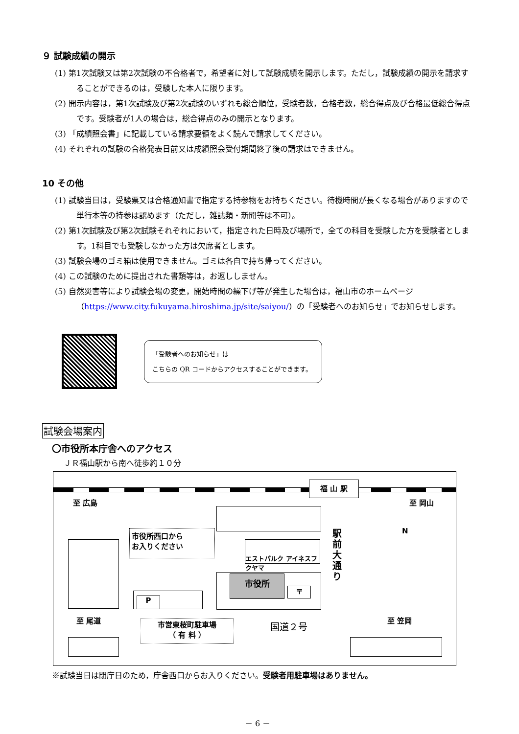９ 試験成績の開示
(1) 第1次試験又は第2次試験の不合格者で，希望者に対して試験成績を開示します。ただし，試験成績の開示を請求することができるのは，受験した本人に限ります。
(2) 開示内容は，第1次試験及び第2次試験のいずれも総合順位，受験者数，合格者数，総合得点及び合格最低総合得点です。受験者が1人の場合は，総合得点のみの開示となります。
(3) 「成績照会書」に記載している請求要領をよく読んで請求してください。
(4) それぞれの試験の合格発表日前又は成績照会受付期間終了後の請求はできません。
10 その他
(1) 試験当日は，受験票又は合格通知書で指定する持参物をお持ちください。待機時間が長くなる場合がありますので単行本等の持参は認めます（ただし，雑誌類・新聞等は不可）。
(2) 第1次試験及び第2次試験それぞれにおいて，指定された日時及び場所で，全ての科目を受験した方を受験者とします。1科目でも受験しなかった方は欠席者とします。
(3) 試験会場のゴミ箱は使用できません。ゴミは各自で持ち帰ってください。
(4) この試験のために提出された書類等は，お返ししません。
(5) 自然災害等により試験会場の変更，開始時間の繰下げ等が発生した場合は，福山市のホームページ（https://www.city.fukuyama.hiroshima.jp/site/saiyou/）の「受験者へのお知らせ」でお知らせします。
「受験者へのお知らせ」は
こちらの QR コードからアクセスすることができます。
試験会場案内
〇市役所本庁舎へのアクセス
ＪＲ福山駅から南へ徒歩約１０分
福 山 駅
至 広島 至 岡山
市役所西口から
お入りください
エストパルク アイネスフクヤマ
駅前大通り
N
市役所
〒
P
至 尾道 至 笠岡
国道２号
市営東桜町駐車場
（ 有 料 ）
※試験当日は閉庁日のため，庁舎西口からお入りください。受験者用駐車場はありません。
－ 6 －